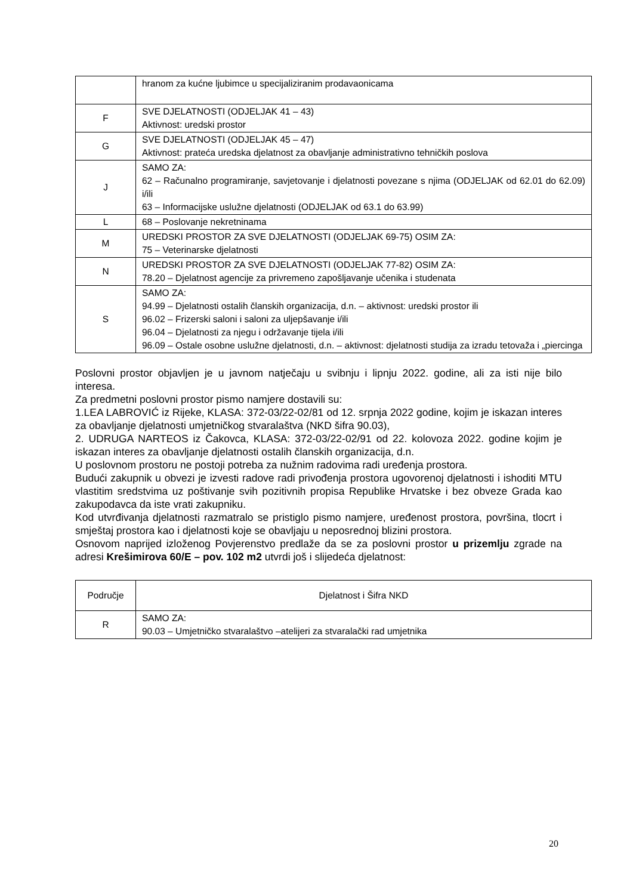| | hranom za kućne ljubimce u specijaliziranim prodavaonicama |
| F | SVE DJELATNOSTI (ODJELJAK 41 – 43) Aktivnost: uredski prostor |
| G | SVE DJELATNOSTI (ODJELJAK 45 – 47) Aktivnost: prateća uredska djelatnost za obavljanje administrativno tehničkih poslova |
| J | SAMO ZA: 62 – Računalno programiranje, savjetovanje i djelatnosti povezane s njima (ODJELJAK od 62.01 do 62.09) i/ili 63 – Informacijske uslužne djelatnosti (ODJELJAK od 63.1 do 63.99) |
| L | 68 – Poslovanje nekretninama |
| M | UREDSKI PROSTOR ZA SVE DJELATNOSTI (ODJELJAK 69-75) OSIM ZA: 75 – Veterinarske djelatnosti |
| N | UREDSKI PROSTOR ZA SVE DJELATNOSTI (ODJELJAK 77-82) OSIM ZA: 78.20 – Djelatnost agencije za privremeno zapošljavanje učenika i studenata |
| S | SAMO ZA: 94.99 – Djelatnosti ostalih članskih organizacija, d.n. – aktivnost: uredski prostor ili 96.02 – Frizerski saloni i saloni za uljepšavanje i/ili 96.04 – Djelatnosti za njegu i održavanje tijela i/ili 96.09 – Ostale osobne uslužne djelatnosti, d.n. – aktivnost: djelatnosti studija za izradu tetovaža i „piercinga |
Poslovni prostor objavljen je u javnom natječaju u svibnju i lipnju 2022. godine, ali za isti nije bilo interesa.
Za predmetni poslovni prostor pismo namjere dostavili su:
1.LEA LABROVIĆ iz Rijeke, KLASA: 372-03/22-02/81 od 12. srpnja 2022 godine, kojim je iskazan interes za obavljanje djelatnosti umjetničkog stvaralaštva (NKD šifra 90.03),
2. UDRUGA NARTEOS iz Čakovca, KLASA: 372-03/22-02/91 od 22. kolovoza 2022. godine kojim je iskazan interes za obavljanje djelatnosti ostalih članskih organizacija, d.n.
U poslovnom prostoru ne postoji potreba za nužnim radovima radi uređenja prostora.
Budući zakupnik u obvezi je izvesti radove radi privođenja prostora ugovorenoj djelatnosti i ishoditi MTU vlastitim sredstvima uz poštivanje svih pozitivnih propisa Republike Hrvatske i bez obveze Grada kao zakupodavca da iste vrati zakupniku.
Kod utvrđivanja djelatnosti razmatralo se pristiglo pismo namjere, uređenost prostora, površina, tlocrt i smještaj prostora kao i djelatnosti koje se obavljaju u neposrednoj blizini prostora.
Osnovom naprijed izloženog Povjerenstvo predlaže da se za poslovni prostor u prizemlju zgrade na adresi Krešimirova 60/E – pov. 102 m2 utvrdi još i slijedeća djelatnost:
| Područje | Djelatnost i Šifra NKD |
| --- | --- |
| R | SAMO ZA: 90.03 – Umjetničko stvaralaštvo –atelijeri za stvaralački rad umjetnika |
20